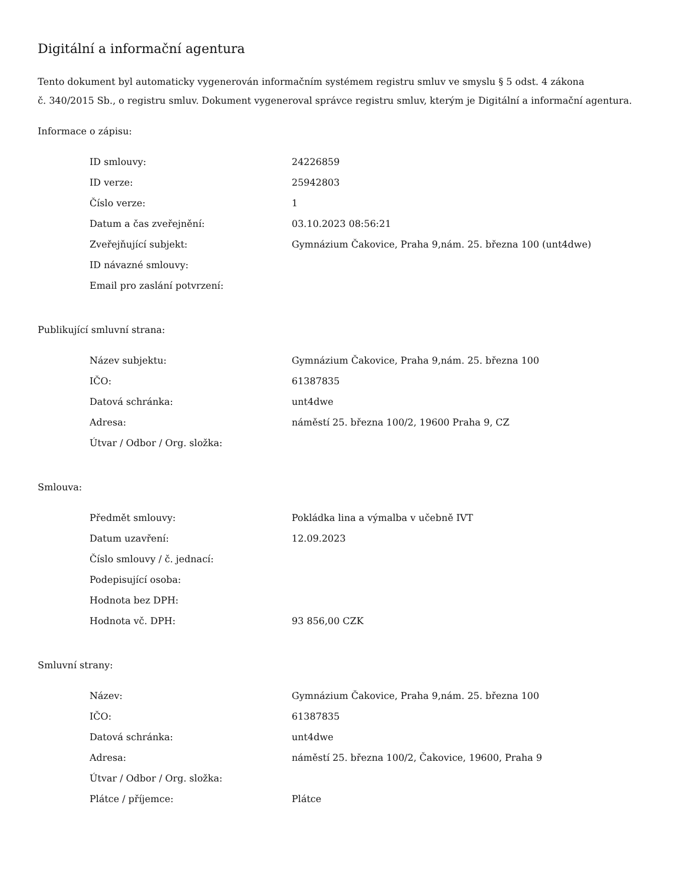Digitální a informační agentura
Tento dokument byl automaticky vygenerován informačním systémem registru smluv ve smyslu § 5 odst. 4 zákona
č. 340/2015 Sb., o registru smluv. Dokument vygeneroval správce registru smluv, kterým je Digitální a informační agentura.
Informace o zápisu:
| ID smlouvy: | 24226859 |
| ID verze: | 25942803 |
| Číslo verze: | 1 |
| Datum a čas zveřejnění: | 03.10.2023 08:56:21 |
| Zveřejňující subjekt: | Gymnázium Čakovice, Praha 9,nám. 25. března 100 (unt4dwe) |
| ID návazné smlouvy: | |
| Email pro zaslání potvrzení: | |
Publikující smluvní strana:
| Název subjektu: | Gymnázium Čakovice, Praha 9,nám. 25. března 100 |
| IČO: | 61387835 |
| Datová schránka: | unt4dwe |
| Adresa: | náměstí 25. března 100/2, 19600 Praha 9, CZ |
| Útvar / Odbor / Org. složka: | |
Smlouva:
| Předmět smlouvy: | Pokládka lina a výmalba v učebně IVT |
| Datum uzavření: | 12.09.2023 |
| Číslo smlouvy / č. jednací: | |
| Podepisující osoba: | |
| Hodnota bez DPH: | |
| Hodnota vč. DPH: | 93 856,00 CZK |
Smluvní strany:
| Název: | Gymnázium Čakovice, Praha 9,nám. 25. března 100 |
| IČO: | 61387835 |
| Datová schránka: | unt4dwe |
| Adresa: | náměstí 25. března 100/2, Čakovice, 19600, Praha 9 |
| Útvar / Odbor / Org. složka: | |
| Plátce / příjemce: | Plátce |